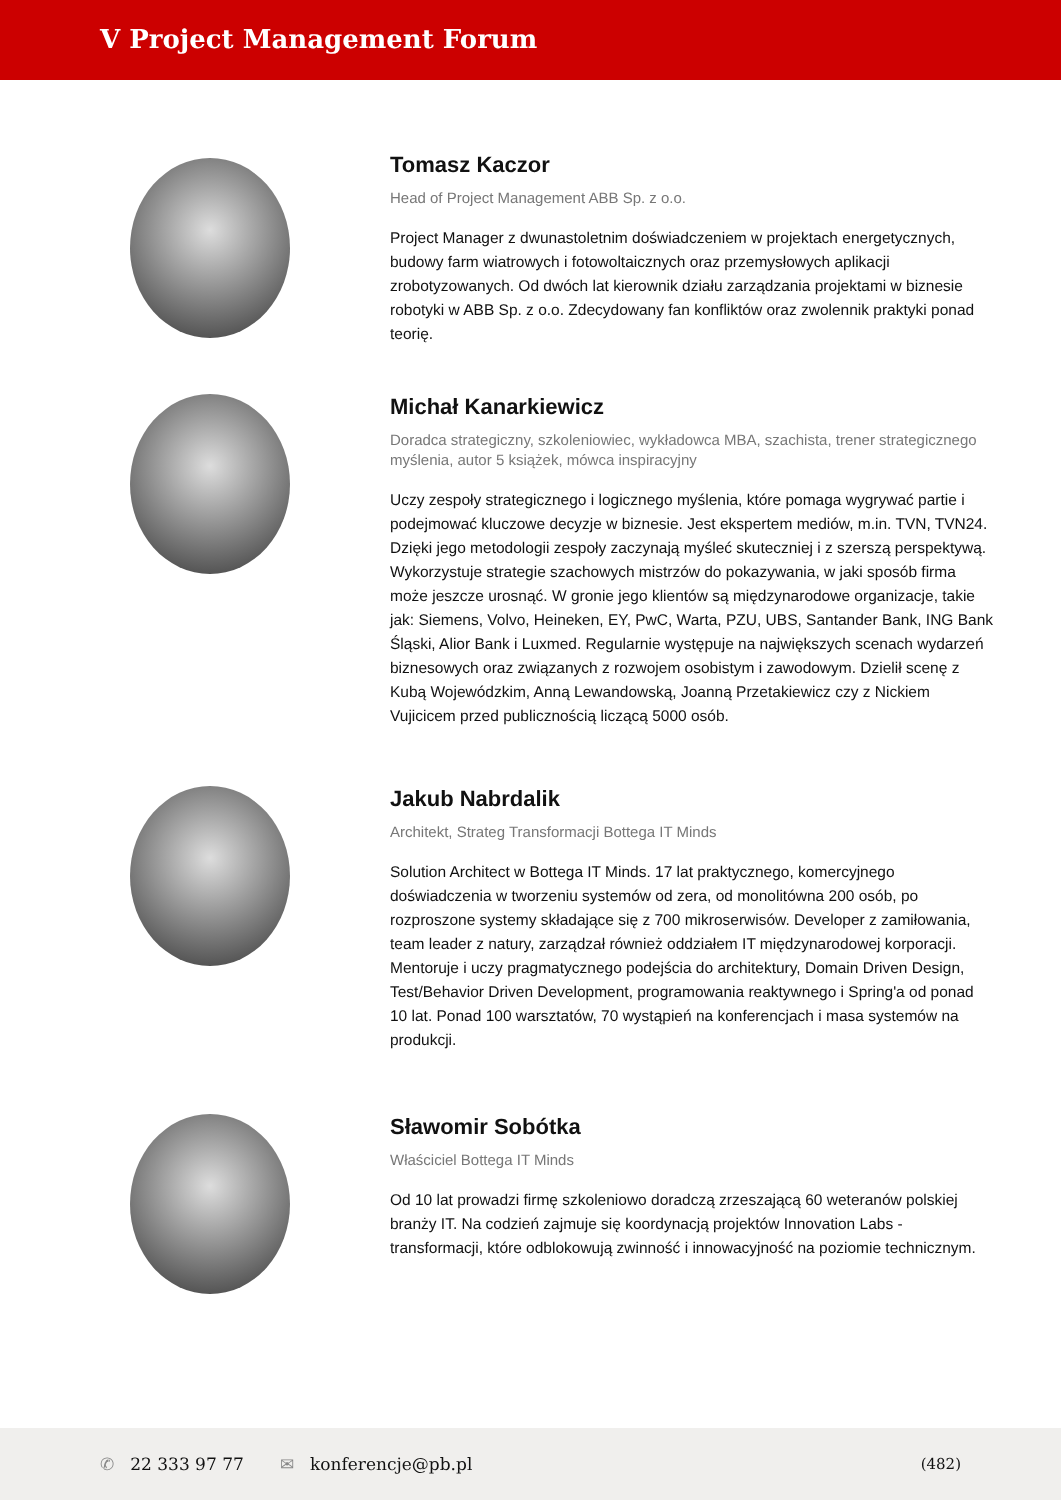V Project Management Forum
Tomasz Kaczor
Head of Project Management ABB Sp. z o.o.
Project Manager z dwunastoletnim doświadczeniem w projektach energetycznych, budowy farm wiatrowych i fotowoltaicznych oraz przemysłowych aplikacji zrobotyzowanych. Od dwóch lat kierownik działu zarządzania projektami w biznesie robotyki w ABB Sp. z o.o. Zdecydowany fan konfliktów oraz zwolennik praktyki ponad teorię.
Michał Kanarkiewicz
Doradca strategiczny, szkoleniowiec, wykładowca MBA, szachista, trener strategicznego myślenia, autor 5 książek, mówca inspiracyjny
Uczy zespoły strategicznego i logicznego myślenia, które pomaga wygrywać partie i podejmować kluczowe decyzje w biznesie. Jest ekspertem mediów, m.in. TVN, TVN24. Dzięki jego metodologii zespoły zaczynają myśleć skuteczniej i z szerszą perspektywą. Wykorzystuje strategie szachowych mistrzów do pokazywania, w jaki sposób firma może jeszcze urosnąć. W gronie jego klientów są międzynarodowe organizacje, takie jak: Siemens, Volvo, Heineken, EY, PwC, Warta, PZU, UBS, Santander Bank, ING Bank Śląski, Alior Bank i Luxmed. Regularnie występuje na największych scenach wydarzeń biznesowych oraz związanych z rozwojem osobistym i zawodowym. Dzielił scenę z Kubą Wojewódzkim, Anną Lewandowską, Joanną Przetakiewicz czy z Nickiem Vujicicem przed publicznością liczącą 5000 osób.
Jakub Nabrdalik
Architekt, Strateg Transformacji Bottega IT Minds
Solution Architect w Bottega IT Minds. 17 lat praktycznego, komercyjnego doświadczenia w tworzeniu systemów od zera, od monolitówna 200 osób, po rozproszone systemy składające się z 700 mikroserwisów. Developer z zamiłowania, team leader z natury, zarządzał również oddziałem IT międzynarodowej korporacji. Mentoruje i uczy pragmatycznego podejścia do architektury, Domain Driven Design, Test/Behavior Driven Development, programowania reaktywnego i Spring'a od ponad 10 lat. Ponad 100 warsztatów, 70 wystąpień na konferencjach i masa systemów na produkcji.
Sławomir Sobótka
Właściciel Bottega IT Minds
Od 10 lat prowadzi firmę szkoleniowo doradczą zrzeszającą 60 weteranów polskiej branży IT. Na codzień zajmuje się koordynacją projektów Innovation Labs - transformacji, które odblokowują zwinność i innowacyjność na poziomie technicznym.
✆ 22 333 97 77 ✉ konferencje@pb.pl (482)